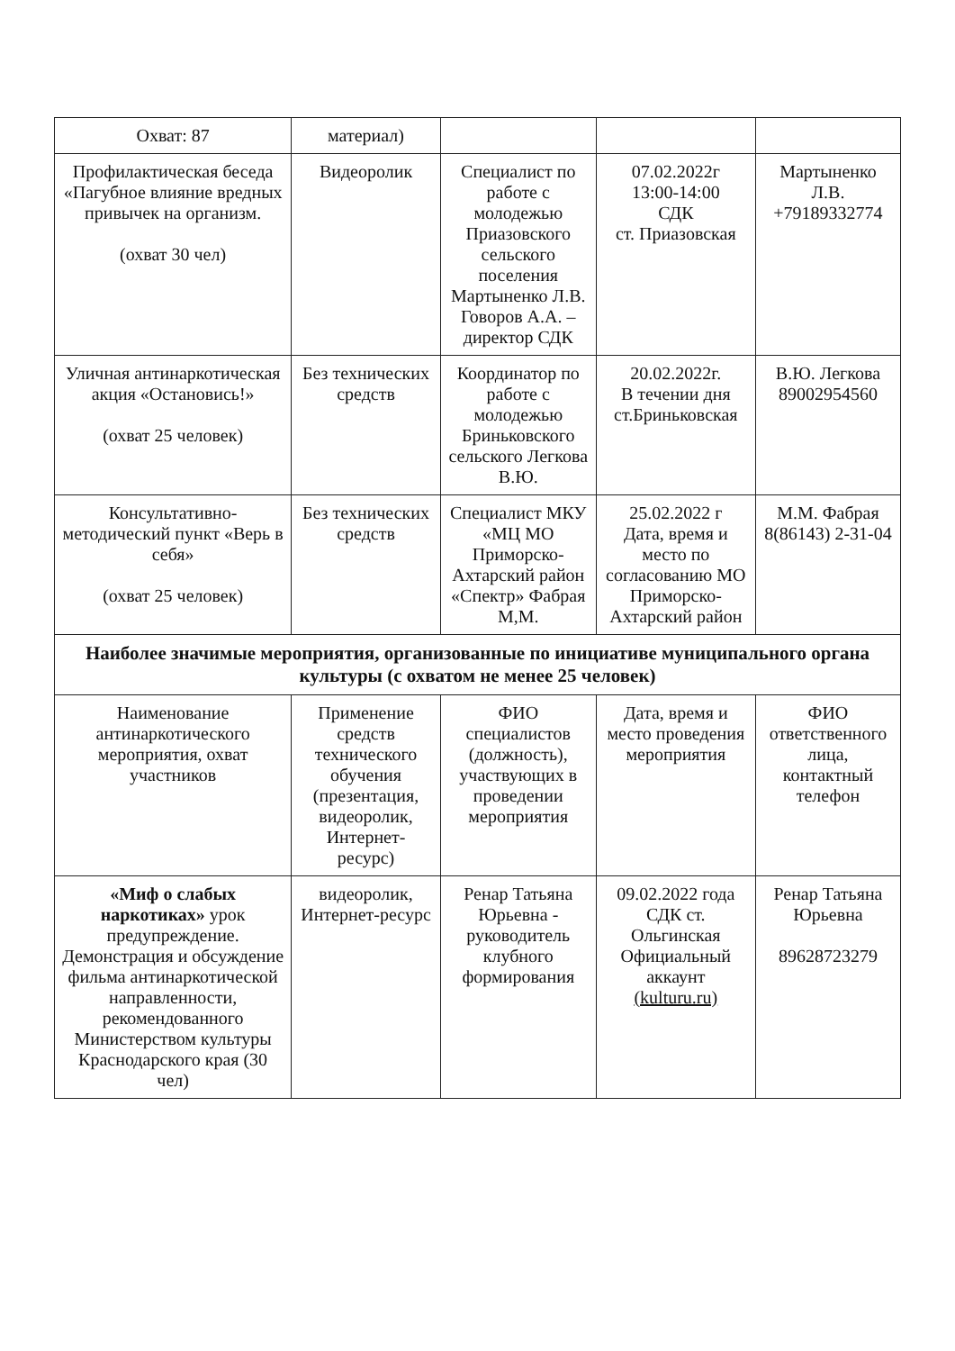| Охват: 87 | материал) | | | |
| Профилактическая беседа «Пагубное влияние вредных привычек на организм. (охват 30 чел) | Видеоролик | Специалист по работе с молодежью Приазовского сельского поселения Мартыненко Л.В. Говоров А.А. – директор СДК | 07.02.2022г 13:00-14:00 СДК ст. Приазовская | Мартыненко Л.В. +79189332774 |
| Уличная антинаркотическая акция «Остановись!» (охват 25 человек) | Без технических средств | Координатор по работе с молодежью Бриньковского сельского Легкова В.Ю. | 20.02.2022г. В течении дня ст.Бриньковская | В.Ю. Легкова 89002954560 |
| Консультативно-методический пункт «Верь в себя» (охват 25 человек) | Без технических средств | Специалист МКУ «МЦ МО Приморско-Ахтарский район «Спектр» Фабрая М,М. | 25.02.2022 г Дата, время и место по согласованию МО Приморско-Ахтарский район | М.М. Фабрая 8(86143) 2-31-04 |
| Наиболее значимые мероприятия, организованные по инициативе муниципального органа культуры (с охватом не менее 25 человек) | | | | |
| Наименование антинаркотического мероприятия, охват участников | Применение средств технического обучения (презентация, видеоролик, Интернет-ресурс) | ФИО специалистов (должность), участвующих в проведении мероприятия | Дата, время и место проведения мероприятия | ФИО ответственного лица, контактный телефон |
| «Миф о слабых наркотиках» урок предупреждение. Демонстрация и обсуждение фильма антинаркотической направленности, рекомендованного Министерством культуры Краснодарского края (30 чел) | видеоролик, Интернет-ресурс | Ренар Татьяна Юрьевна - руководитель клубного формирования | 09.02.2022 года СДК ст. Ольгинская Официальный аккаунт (kulturu.ru) | Ренар Татьяна Юрьевна 89628723279 |